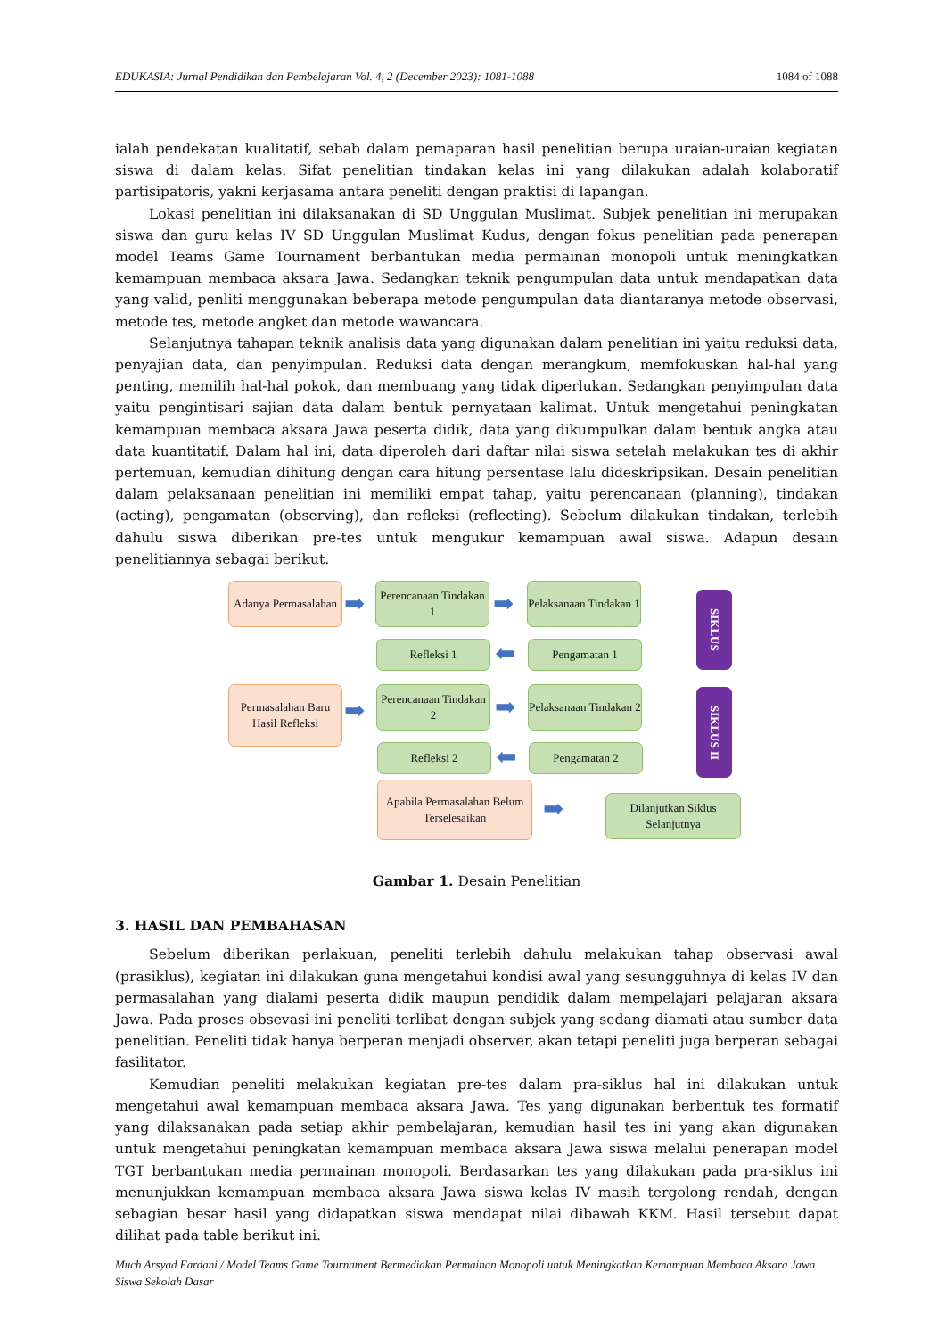EDUKASIA: Jurnal Pendidikan dan Pembelajaran Vol. 4, 2 (December 2023): 1081-1088 1084 of 1088
ialah pendekatan kualitatif, sebab dalam pemaparan hasil penelitian berupa uraian-uraian kegiatan siswa di dalam kelas. Sifat penelitian tindakan kelas ini yang dilakukan adalah kolaboratif partisipatoris, yakni kerjasama antara peneliti dengan praktisi di lapangan.
Lokasi penelitian ini dilaksanakan di SD Unggulan Muslimat. Subjek penelitian ini merupakan siswa dan guru kelas IV SD Unggulan Muslimat Kudus, dengan fokus penelitian pada penerapan model Teams Game Tournament berbantukan media permainan monopoli untuk meningkatkan kemampuan membaca aksara Jawa. Sedangkan teknik pengumpulan data untuk mendapatkan data yang valid, penliti menggunakan beberapa metode pengumpulan data diantaranya metode observasi, metode tes, metode angket dan metode wawancara.
Selanjutnya tahapan teknik analisis data yang digunakan dalam penelitian ini yaitu reduksi data, penyajian data, dan penyimpulan. Reduksi data dengan merangkum, memfokuskan hal-hal yang penting, memilih hal-hal pokok, dan membuang yang tidak diperlukan. Sedangkan penyimpulan data yaitu pengintisari sajian data dalam bentuk pernyataan kalimat. Untuk mengetahui peningkatan kemampuan membaca aksara Jawa peserta didik, data yang dikumpulkan dalam bentuk angka atau data kuantitatif. Dalam hal ini, data diperoleh dari daftar nilai siswa setelah melakukan tes di akhir pertemuan, kemudian dihitung dengan cara hitung persentase lalu dideskripsikan. Desain penelitian dalam pelaksanaan penelitian ini memiliki empat tahap, yaitu perencanaan (planning), tindakan (acting), pengamatan (observing), dan refleksi (reflecting). Sebelum dilakukan tindakan, terlebih dahulu siswa diberikan pre-tes untuk mengukur kemampuan awal siswa. Adapun desain penelitiannya sebagai berikut.
Adanya Permasalahan
➡
Perencanaan Tindakan 1
➡
Pelaksanaan Tindakan 1
SIKLUS
Refleksi 1 ⬅ Pengamatan 1
Permasalahan Baru Hasil Refleksi
➡
Perencanaan Tindakan 2
➡
Pelaksanaan Tindakan 2
SIKLUS II
Refleksi 2 ⬅ Pengamatan 2
Apabila Permasalahan Belum Terselesaikan
➡
Dilanjutkan Siklus Selanjutnya
Gambar 1. Desain Penelitian
3. HASIL DAN PEMBAHASAN
Sebelum diberikan perlakuan, peneliti terlebih dahulu melakukan tahap observasi awal (prasiklus), kegiatan ini dilakukan guna mengetahui kondisi awal yang sesungguhnya di kelas IV dan permasalahan yang dialami peserta didik maupun pendidik dalam mempelajari pelajaran aksara Jawa. Pada proses obsevasi ini peneliti terlibat dengan subjek yang sedang diamati atau sumber data penelitian. Peneliti tidak hanya berperan menjadi observer, akan tetapi peneliti juga berperan sebagai fasilitator.
Kemudian peneliti melakukan kegiatan pre-tes dalam pra-siklus hal ini dilakukan untuk mengetahui awal kemampuan membaca aksara Jawa. Tes yang digunakan berbentuk tes formatif yang dilaksanakan pada setiap akhir pembelajaran, kemudian hasil tes ini yang akan digunakan untuk mengetahui peningkatan kemampuan membaca aksara Jawa siswa melalui penerapan model TGT berbantukan media permainan monopoli. Berdasarkan tes yang dilakukan pada pra-siklus ini menunjukkan kemampuan membaca aksara Jawa siswa kelas IV masih tergolong rendah, dengan sebagian besar hasil yang didapatkan siswa mendapat nilai dibawah KKM. Hasil tersebut dapat dilihat pada table berikut ini.
Much Arsyad Fardani / Model Teams Game Tournament Bermediakan Permainan Monopoli untuk Meningkatkan Kemampuan Membaca Aksara Jawa Siswa Sekolah Dasar